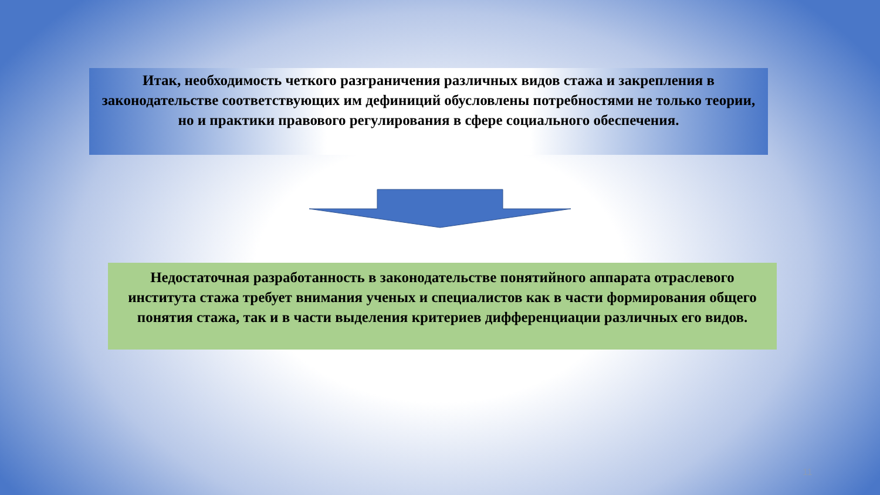Итак, необходимость четкого разграничения различных видов стажа и закрепления в законодательстве соответствующих им дефиниций обусловлены потребностями не только теории, но и практики правового регулирования в сфере социального обеспечения.
Недостаточная разработанность в законодательстве понятийного аппарата отраслевого института стажа требует внимания ученых и специалистов как в части формирования общего понятия стажа, так и в части выделения критериев дифференциации различных его видов.
11